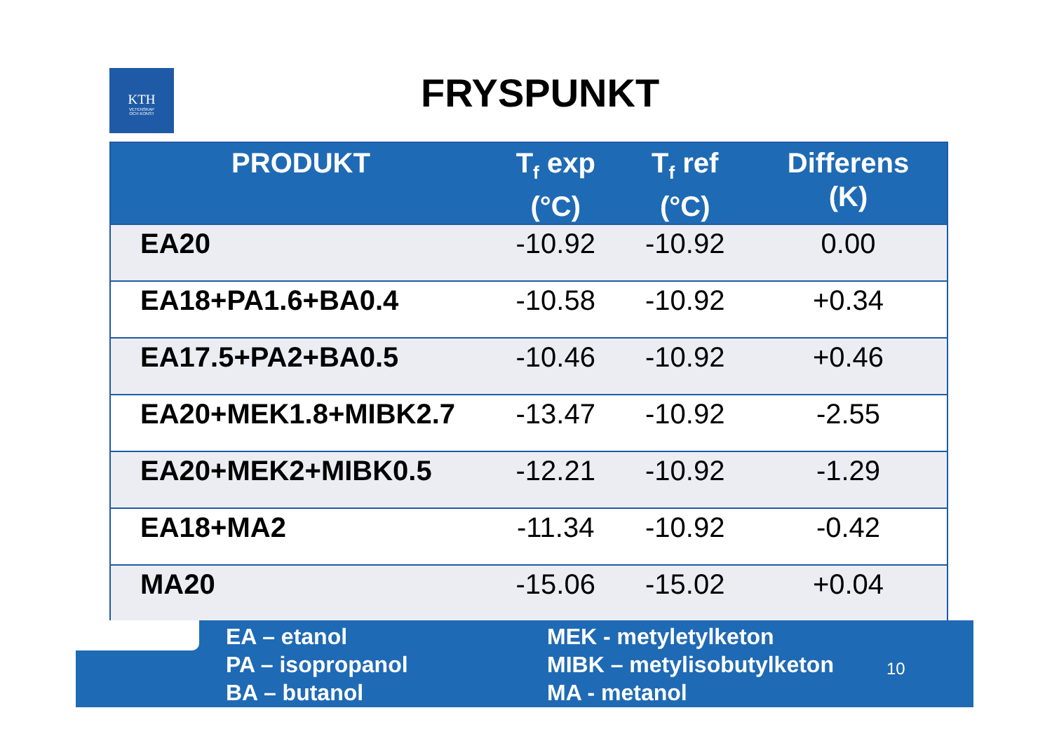KTH
VETENSKAP
OCH KONST
FRYSPUNKT
| PRODUKT | T<sub>f</sub> exp (°C) | T<sub>f</sub> ref (°C) | Differens (K) |
| --- | --- | --- | --- |
| EA20 | -10.92 | -10.92 | 0.00 |
| EA18+PA1.6+BA0.4 | -10.58 | -10.92 | +0.34 |
| EA17.5+PA2+BA0.5 | -10.46 | -10.92 | +0.46 |
| EA20+MEK1.8+MIBK2.7 | -13.47 | -10.92 | -2.55 |
| EA20+MEK2+MIBK0.5 | -12.21 | -10.92 | -1.29 |
| EA18+MA2 | -11.34 | -10.92 | -0.42 |
| MA20 | -15.06 | -15.02 | +0.04 |
EA – etanol
PA – isopropanol
BA – butanol
MEK - metyletylketon
MIBK – metylisobutylketon
MA - metanol
10